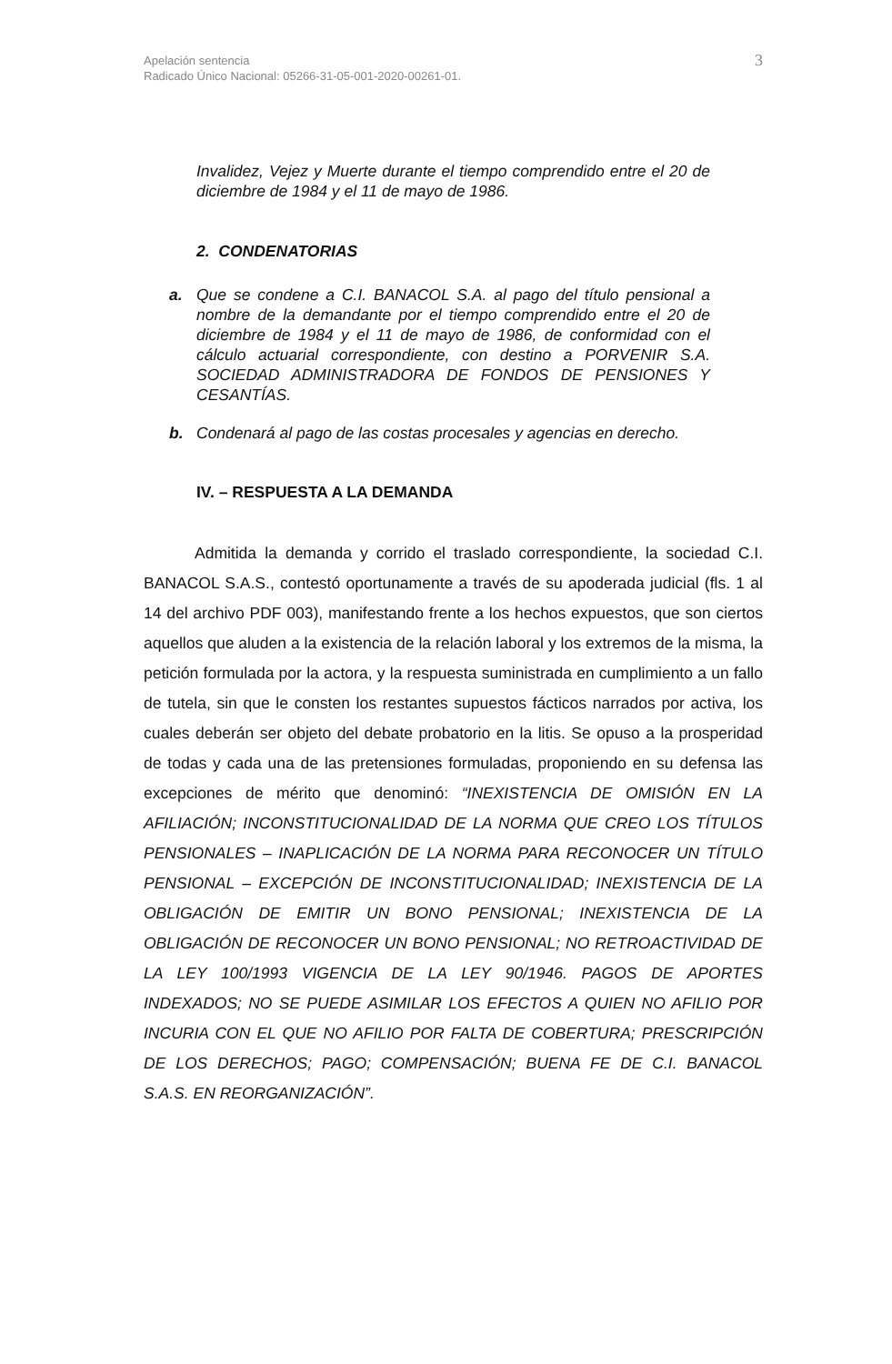Apelación sentencia
Radicado Único Nacional: 05266-31-05-001-2020-00261-01.
3
Invalidez, Vejez y Muerte durante el tiempo comprendido entre el 20 de diciembre de 1984 y el 11 de mayo de 1986.
2. CONDENATORIAS
a. Que se condene a C.I. BANACOL S.A. al pago del título pensional a nombre de la demandante por el tiempo comprendido entre el 20 de diciembre de 1984 y el 11 de mayo de 1986, de conformidad con el cálculo actuarial correspondiente, con destino a PORVENIR S.A. SOCIEDAD ADMINISTRADORA DE FONDOS DE PENSIONES Y CESANTÍAS.
b. Condenará al pago de las costas procesales y agencias en derecho.
IV. – RESPUESTA A LA DEMANDA
Admitida la demanda y corrido el traslado correspondiente, la sociedad C.I. BANACOL S.A.S., contestó oportunamente a través de su apoderada judicial (fls. 1 al 14 del archivo PDF 003), manifestando frente a los hechos expuestos, que son ciertos aquellos que aluden a la existencia de la relación laboral y los extremos de la misma, la petición formulada por la actora, y la respuesta suministrada en cumplimiento a un fallo de tutela, sin que le consten los restantes supuestos fácticos narrados por activa, los cuales deberán ser objeto del debate probatorio en la litis. Se opuso a la prosperidad de todas y cada una de las pretensiones formuladas, proponiendo en su defensa las excepciones de mérito que denominó: “INEXISTENCIA DE OMISIÓN EN LA AFILIACIÓN; INCONSTITUCIONALIDAD DE LA NORMA QUE CREO LOS TÍTULOS PENSIONALES – INAPLICACIÓN DE LA NORMA PARA RECONOCER UN TÍTULO PENSIONAL – EXCEPCIÓN DE INCONSTITUCIONALIDAD; INEXISTENCIA DE LA OBLIGACIÓN DE EMITIR UN BONO PENSIONAL; INEXISTENCIA DE LA OBLIGACIÓN DE RECONOCER UN BONO PENSIONAL; NO RETROACTIVIDAD DE LA LEY 100/1993 VIGENCIA DE LA LEY 90/1946. PAGOS DE APORTES INDEXADOS; NO SE PUEDE ASIMILAR LOS EFECTOS A QUIEN NO AFILIO POR INCURIA CON EL QUE NO AFILIO POR FALTA DE COBERTURA; PRESCRIPCIÓN DE LOS DERECHOS; PAGO; COMPENSACIÓN; BUENA FE DE C.I. BANACOL S.A.S. EN REORGANIZACIÓN”.